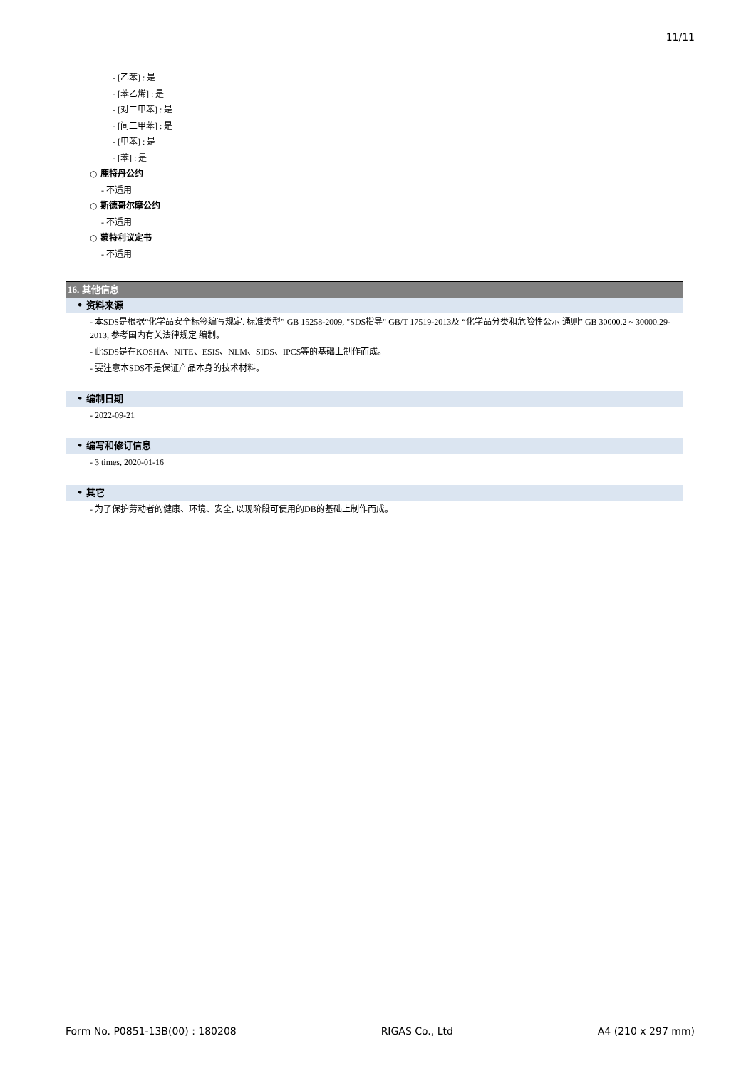11/11
- [乙苯] : 是
- [苯乙烯] : 是
- [对二甲苯] : 是
- [间二甲苯] : 是
- [甲苯] : 是
- [苯] : 是
○ 鹿特丹公约
- 不适用
○ 斯德哥尔摩公约
- 不适用
○ 蒙特利议定书
- 不适用
16. 其他信息
• 资料来源
- 本SDS是根据“化学品安全标签编写规定. 标准类型” GB 15258-2009, "SDS指导" GB/T 17519-2013及 “化学品分类和危险性公示 通则” GB 30000.2 ~ 30000.29-2013, 参考国内有关法律规定 编制。
- 此SDS是在KOSHA、NITE、ESIS、NLM、SIDS、IPCS等的基础上制作而成。
- 要注意本SDS不是保证产品本身的技术材料。
• 编制日期
- 2022-09-21
• 编写和修订信息
- 3 times, 2020-01-16
• 其它
- 为了保护劳动者的健康、环境、安全, 以现阶段可使用的DB的基础上制作而成。
Form No. P0851-13B(00) : 180208 RIGAS Co., Ltd A4 (210 x 297 mm)